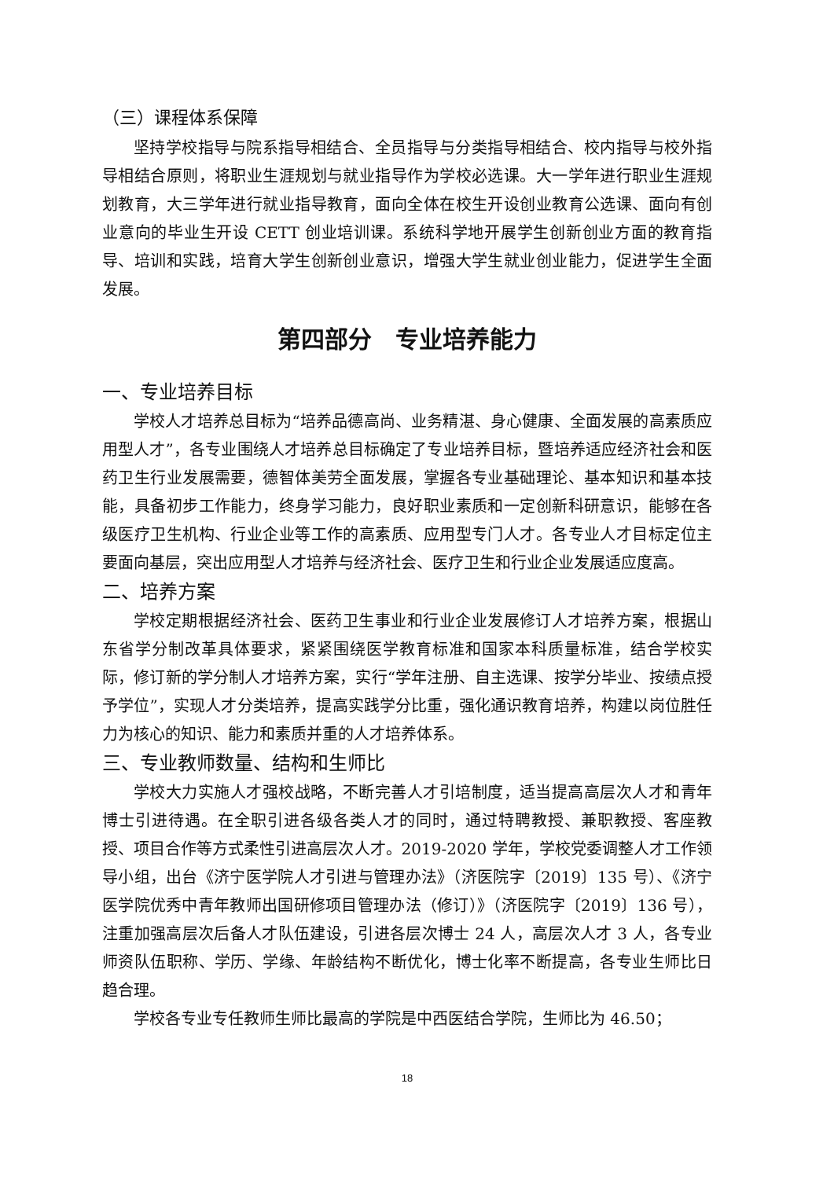（三）课程体系保障
坚持学校指导与院系指导相结合、全员指导与分类指导相结合、校内指导与校外指导相结合原则，将职业生涯规划与就业指导作为学校必选课。大一学年进行职业生涯规划教育，大三学年进行就业指导教育，面向全体在校生开设创业教育公选课、面向有创业意向的毕业生开设 CETT 创业培训课。系统科学地开展学生创新创业方面的教育指导、培训和实践，培育大学生创新创业意识，增强大学生就业创业能力，促进学生全面发展。
第四部分　专业培养能力
一、专业培养目标
学校人才培养总目标为“培养品德高尚、业务精湛、身心健康、全面发展的高素质应用型人才”，各专业围绕人才培养总目标确定了专业培养目标，暨培养适应经济社会和医药卫生行业发展需要，德智体美劳全面发展，掌握各专业基础理论、基本知识和基本技能，具备初步工作能力，终身学习能力，良好职业素质和一定创新科研意识，能够在各级医疗卫生机构、行业企业等工作的高素质、应用型专门人才。各专业人才目标定位主要面向基层，突出应用型人才培养与经济社会、医疗卫生和行业企业发展适应度高。
二、培养方案
学校定期根据经济社会、医药卫生事业和行业企业发展修订人才培养方案，根据山东省学分制改革具体要求，紧紧围绕医学教育标准和国家本科质量标准，结合学校实际，修订新的学分制人才培养方案，实行“学年注册、自主选课、按学分毕业、按绩点授予学位”，实现人才分类培养，提高实践学分比重，强化通识教育培养，构建以岗位胜任力为核心的知识、能力和素质并重的人才培养体系。
三、专业教师数量、结构和生师比
学校大力实施人才强校战略，不断完善人才引培制度，适当提高高层次人才和青年博士引进待遇。在全职引进各级各类人才的同时，通过特聘教授、兼职教授、客座教授、项目合作等方式柔性引进高层次人才。2019-2020 学年，学校党委调整人才工作领导小组，出台《济宁医学院人才引进与管理办法》（济医院字〔2019〕135 号）、《济宁医学院优秀中青年教师出国研修项目管理办法（修订）》（济医院字〔2019〕136 号），注重加强高层次后备人才队伍建设，引进各层次博士 24 人，高层次人才 3 人，各专业师资队伍职称、学历、学缘、年龄结构不断优化，博士化率不断提高，各专业生师比日趋合理。
学校各专业专任教师生师比最高的学院是中西医结合学院，生师比为 46.50；
18